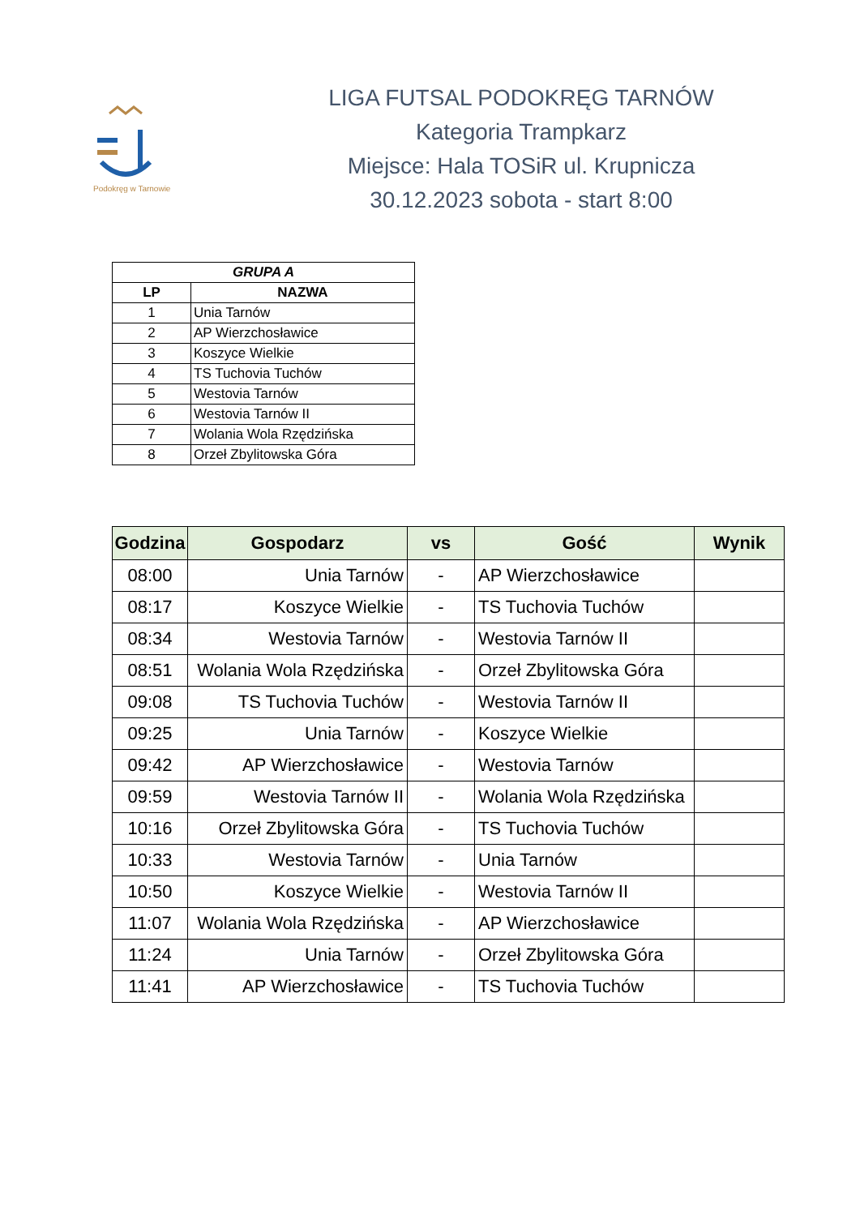Podokręg w Tarnowie
LIGA FUTSAL PODOKRĘG TARNÓW
Kategoria Trampkarz
Miejsce: Hala TOSiR ul. Krupnicza
30.12.2023 sobota - start 8:00
| GRUPA A | |
| --- | --- |
| LP | NAZWA |
| 1 | Unia Tarnów |
| 2 | AP Wierzchosławice |
| 3 | Koszyce Wielkie |
| 4 | TS Tuchovia Tuchów |
| 5 | Westovia Tarnów |
| 6 | Westovia Tarnów II |
| 7 | Wolania Wola Rzędzińska |
| 8 | Orzeł Zbylitowska Góra |
| Godzina | Gospodarz | vs | Gość | Wynik |
| --- | --- | --- | --- | --- |
| 08:00 | Unia Tarnów | - | AP Wierzchosławice | |
| 08:17 | Koszyce Wielkie | - | TS Tuchovia Tuchów | |
| 08:34 | Westovia Tarnów | - | Westovia Tarnów II | |
| 08:51 | Wolania Wola Rzędzińska | - | Orzeł Zbylitowska Góra | |
| 09:08 | TS Tuchovia Tuchów | - | Westovia Tarnów II | |
| 09:25 | Unia Tarnów | - | Koszyce Wielkie | |
| 09:42 | AP Wierzchosławice | - | Westovia Tarnów | |
| 09:59 | Westovia Tarnów II | - | Wolania Wola Rzędzińska | |
| 10:16 | Orzeł Zbylitowska Góra | - | TS Tuchovia Tuchów | |
| 10:33 | Westovia Tarnów | - | Unia Tarnów | |
| 10:50 | Koszyce Wielkie | - | Westovia Tarnów II | |
| 11:07 | Wolania Wola Rzędzińska | - | AP Wierzchosławice | |
| 11:24 | Unia Tarnów | - | Orzeł Zbylitowska Góra | |
| 11:41 | AP Wierzchosławice | - | TS Tuchovia Tuchów | |